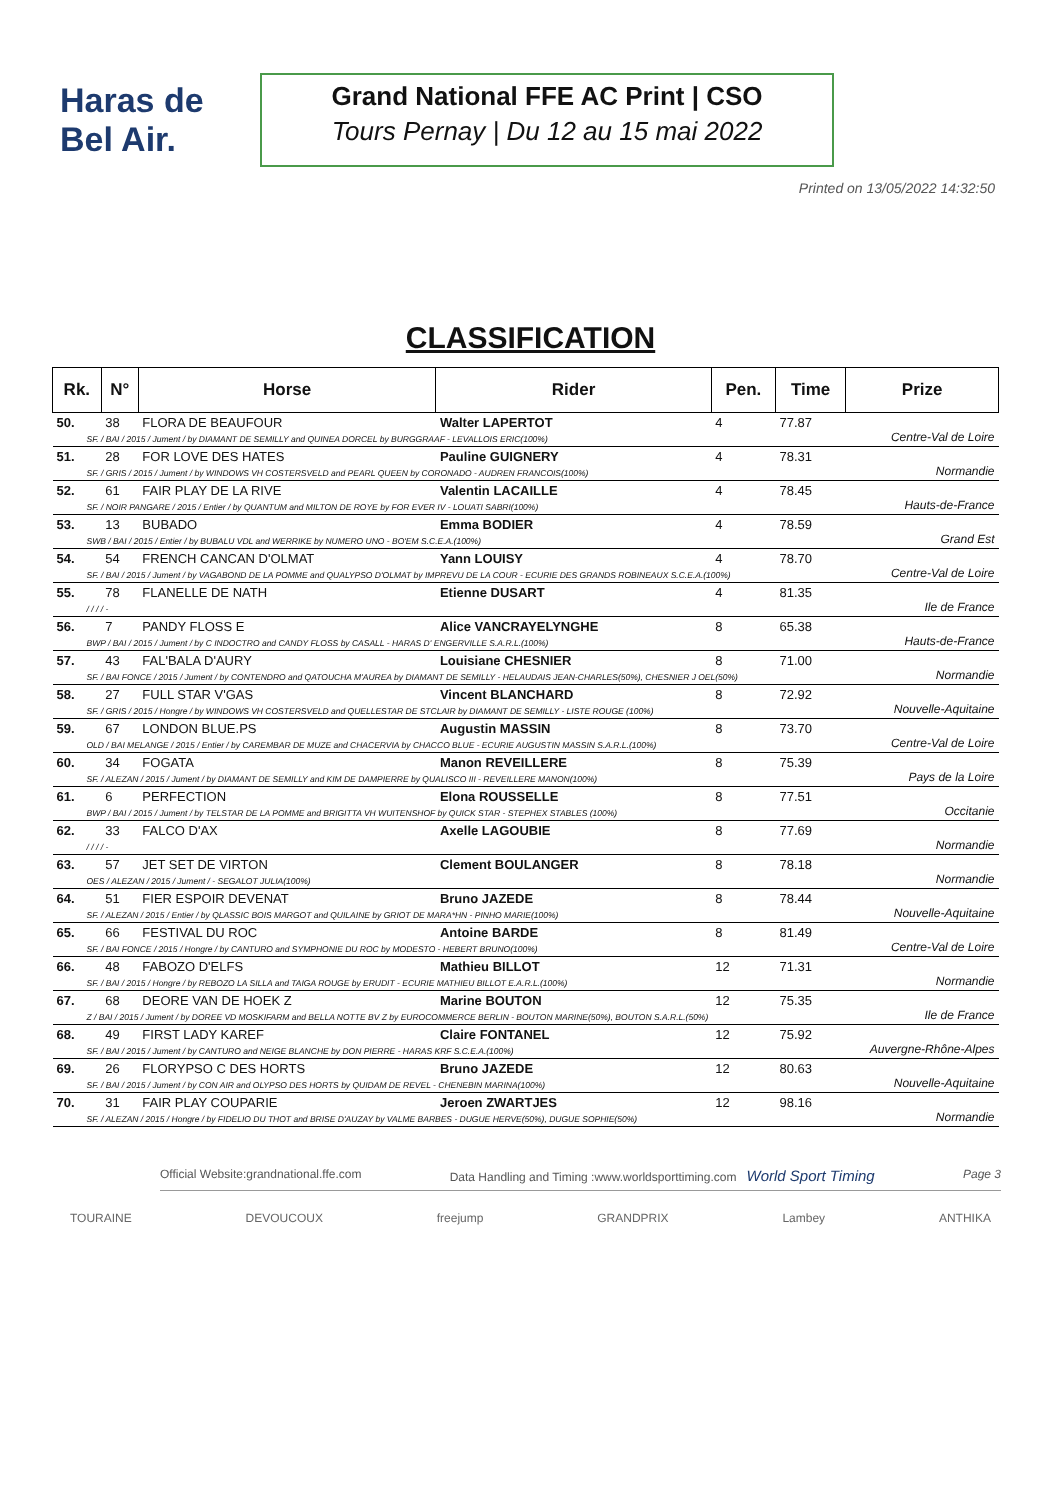Haras de Bel Air.
Grand National FFE AC Print | CSO
Tours Pernay | Du 12 au 15 mai 2022
Printed on 13/05/2022 14:32:50
CLASSIFICATION
| Rk. | N° | Horse | Rider | Pen. | Time | Prize |
| --- | --- | --- | --- | --- | --- | --- |
| 50. | 38 | FLORA DE BEAUFOUR | Walter LAPERTOT | 4 | 77.87 | Centre-Val de Loire |
| SF. / BAI / 2015 / Jument / by DIAMANT DE SEMILLY and QUINEA DORCEL by BURGGRAAF - LEVALLOIS ERIC(100%) | | | | | | |
| 51. | 28 | FOR LOVE DES HATES | Pauline GUIGNERY | 4 | 78.31 | Normandie |
| SF. / GRIS / 2015 / Jument / by WINDOWS VH COSTERSVELD and PEARL QUEEN by CORONADO - AUDREN FRANCOIS(100%) | | | | | | |
| 52. | 61 | FAIR PLAY DE LA RIVE | Valentin LACAILLE | 4 | 78.45 | Hauts-de-France |
| SF. / NOIR PANGARE / 2015 / Entier / by QUANTUM and MILTON DE ROYE by FOR EVER IV - LOUATI SABRI(100%) | | | | | | |
| 53. | 13 | BUBADO | Emma BODIER | 4 | 78.59 | Grand Est |
| SWB / BAI / 2015 / Entier / by BUBALU VDL and WERRIKE by NUMERO UNO - BO'EM S.C.E.A.(100%) | | | | | | |
| 54. | 54 | FRENCH CANCAN D'OLMAT | Yann LOUISY | 4 | 78.70 | Centre-Val de Loire |
| SF. / BAI / 2015 / Jument / by VAGABOND DE LA POMME and QUALYPSO D'OLMAT by IMPREVU DE LA COUR - ECURIE DES GRANDS ROBINEAUX S.C.E.A.(100%) | | | | | | |
| 55. | 78 | FLANELLE DE NATH | Etienne DUSART | 4 | 81.35 | Ile de France |
| / / / / - | | | | | | |
| 56. | 7 | PANDY FLOSS E | Alice VANCRAYELYNGHE | 8 | 65.38 | Hauts-de-France |
| BWP / BAI / 2015 / Jument / by C INDOCTRO and CANDY FLOSS by CASALL - HARAS D' ENGERVILLE S.A.R.L.(100%) | | | | | | |
| 57. | 43 | FAL'BALA D'AURY | Louisiane CHESNIER | 8 | 71.00 | Normandie |
| SF. / BAI FONCE / 2015 / Jument / by CONTENDRO and QATOUCHA M'AUREA by DIAMANT DE SEMILLY - HELAUDAIS JEAN-CHARLES(50%), CHESNIER J OEL(50%) | | | | | | |
| 58. | 27 | FULL STAR V'GAS | Vincent BLANCHARD | 8 | 72.92 | Nouvelle-Aquitaine |
| SF. / GRIS / 2015 / Hongre / by WINDOWS VH COSTERSVELD and QUELLESTAR DE STCLAIR by DIAMANT DE SEMILLY - LISTE ROUGE (100%) | | | | | | |
| 59. | 67 | LONDON BLUE.PS | Augustin MASSIN | 8 | 73.70 | Centre-Val de Loire |
| OLD / BAI MELANGE / 2015 / Entier / by CAREMBAR DE MUZE and CHACERVIA by CHACCO BLUE - ECURIE AUGUSTIN MASSIN S.A.R.L.(100%) | | | | | | |
| 60. | 34 | FOGATA | Manon REVEILLERE | 8 | 75.39 | Pays de la Loire |
| SF. / ALEZAN / 2015 / Jument / by DIAMANT DE SEMILLY and KIM DE DAMPIERRE by QUALISCO III - REVEILLERE MANON(100%) | | | | | | |
| 61. | 6 | PERFECTION | Elona ROUSSELLE | 8 | 77.51 | Occitanie |
| BWP / BAI / 2015 / Jument / by TELSTAR DE LA POMME and BRIGITTA VH WUITENSHOF by QUICK STAR - STEPHEX STABLES (100%) | | | | | | |
| 62. | 33 | FALCO D'AX | Axelle LAGOUBIE | 8 | 77.69 | Normandie |
| / / / / - | | | | | | |
| 63. | 57 | JET SET DE VIRTON | Clement BOULANGER | 8 | 78.18 | Normandie |
| OES / ALEZAN / 2015 / Jument / - SEGALOT JULIA(100%) | | | | | | |
| 64. | 51 | FIER ESPOIR DEVENAT | Bruno JAZEDE | 8 | 78.44 | Nouvelle-Aquitaine |
| SF. / ALEZAN / 2015 / Entier / by QLASSIC BOIS MARGOT and QUILAINE by GRIOT DE MARA*HN - PINHO MARIE(100%) | | | | | | |
| 65. | 66 | FESTIVAL DU ROC | Antoine BARDE | 8 | 81.49 | Centre-Val de Loire |
| SF. / BAI FONCE / 2015 / Hongre / by CANTURO and SYMPHONIE DU ROC by MODESTO - HEBERT BRUNO(100%) | | | | | | |
| 66. | 48 | FABOZO D'ELFS | Mathieu BILLOT | 12 | 71.31 | Normandie |
| SF. / BAI / 2015 / Hongre / by REBOZO LA SILLA and TAIGA ROUGE by ERUDIT - ECURIE MATHIEU BILLOT E.A.R.L.(100%) | | | | | | |
| 67. | 68 | DEORE VAN DE HOEK Z | Marine BOUTON | 12 | 75.35 | Ile de France |
| Z / BAI / 2015 / Jument / by DOREE VD MOSKIFARM and BELLA NOTTE BV Z by EUROCOMMERCE BERLIN - BOUTON MARINE(50%), BOUTON S.A.R.L.(50%) | | | | | | |
| 68. | 49 | FIRST LADY KAREF | Claire FONTANEL | 12 | 75.92 | Auvergne-Rhône-Alpes |
| SF. / BAI / 2015 / Jument / by CANTURO and NEIGE BLANCHE by DON PIERRE - HARAS KRF S.C.E.A.(100%) | | | | | | |
| 69. | 26 | FLORYPSO C DES HORTS | Bruno JAZEDE | 12 | 80.63 | Nouvelle-Aquitaine |
| SF. / BAI / 2015 / Jument / by CON AIR and OLYPSO DES HORTS by QUIDAM DE REVEL - CHENEBIN MARINA(100%) | | | | | | |
| 70. | 31 | FAIR PLAY COUPARIE | Jeroen ZWARTJES | 12 | 98.16 | Normandie |
| SF. / ALEZAN / 2015 / Hongre / by FIDELIO DU THOT and BRISE D'AUZAY by VALME BARBES - DUGUE HERVE(50%), DUGUE SOPHIE(50%) | | | | | | |
Official Website:grandnational.ffe.com Data Handling and Timing :www.worldsporttiming.com World Sport Timing Page 3
TOURAINE DEVOUCOUX freejump GRANDPRIX Lambey ANTHIKA